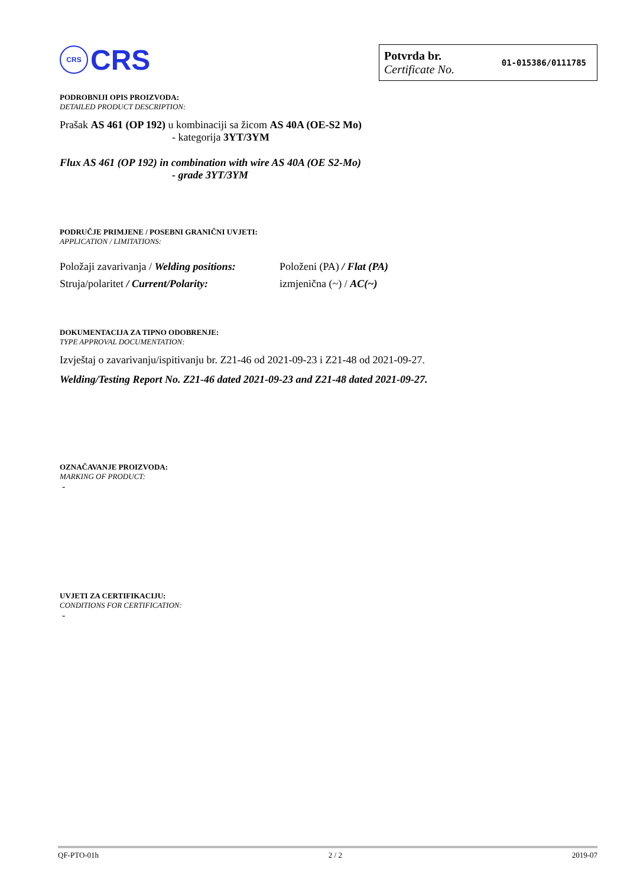CRS CRS
Potvrda br.
Certificate No.
01-015386/0111785
PODROBNIJI OPIS PROIZVODA:
DETAILED PRODUCT DESCRIPTION:
Prašak AS 461 (OP 192) u kombinaciji sa žicom AS 40A (OE-S2 Mo)
- kategorija 3YT/3YM
Flux AS 461 (OP 192) in combination with wire AS 40A (OE S2-Mo)
- grade 3YT/3YM
PODRUČJE PRIMJENE / POSEBNI GRANIČNI UVJETI:
APPLICATION / LIMITATIONS:
| Položaji zavarivanja / Welding positions: | Položeni (PA) / Flat (PA) |
| Struja/polaritet / Current/Polarity: | izmjenična (~) / AC(~) |
DOKUMENTACIJA ZA TIPNO ODOBRENJE:
TYPE APPROVAL DOCUMENTATION:
Izvještaj o zavarivanju/ispitivanju br. Z21-46 od 2021-09-23 i Z21-48 od 2021-09-27.
Welding/Testing Report No. Z21-46 dated 2021-09-23 and Z21-48 dated 2021-09-27.
OZNAČAVANJE PROIZVODA:
MARKING OF PRODUCT:
-
UVJETI ZA CERTIFIKACIJU:
CONDITIONS FOR CERTIFICATION:
-
QF-PTO-01h 2 / 2 2019-07